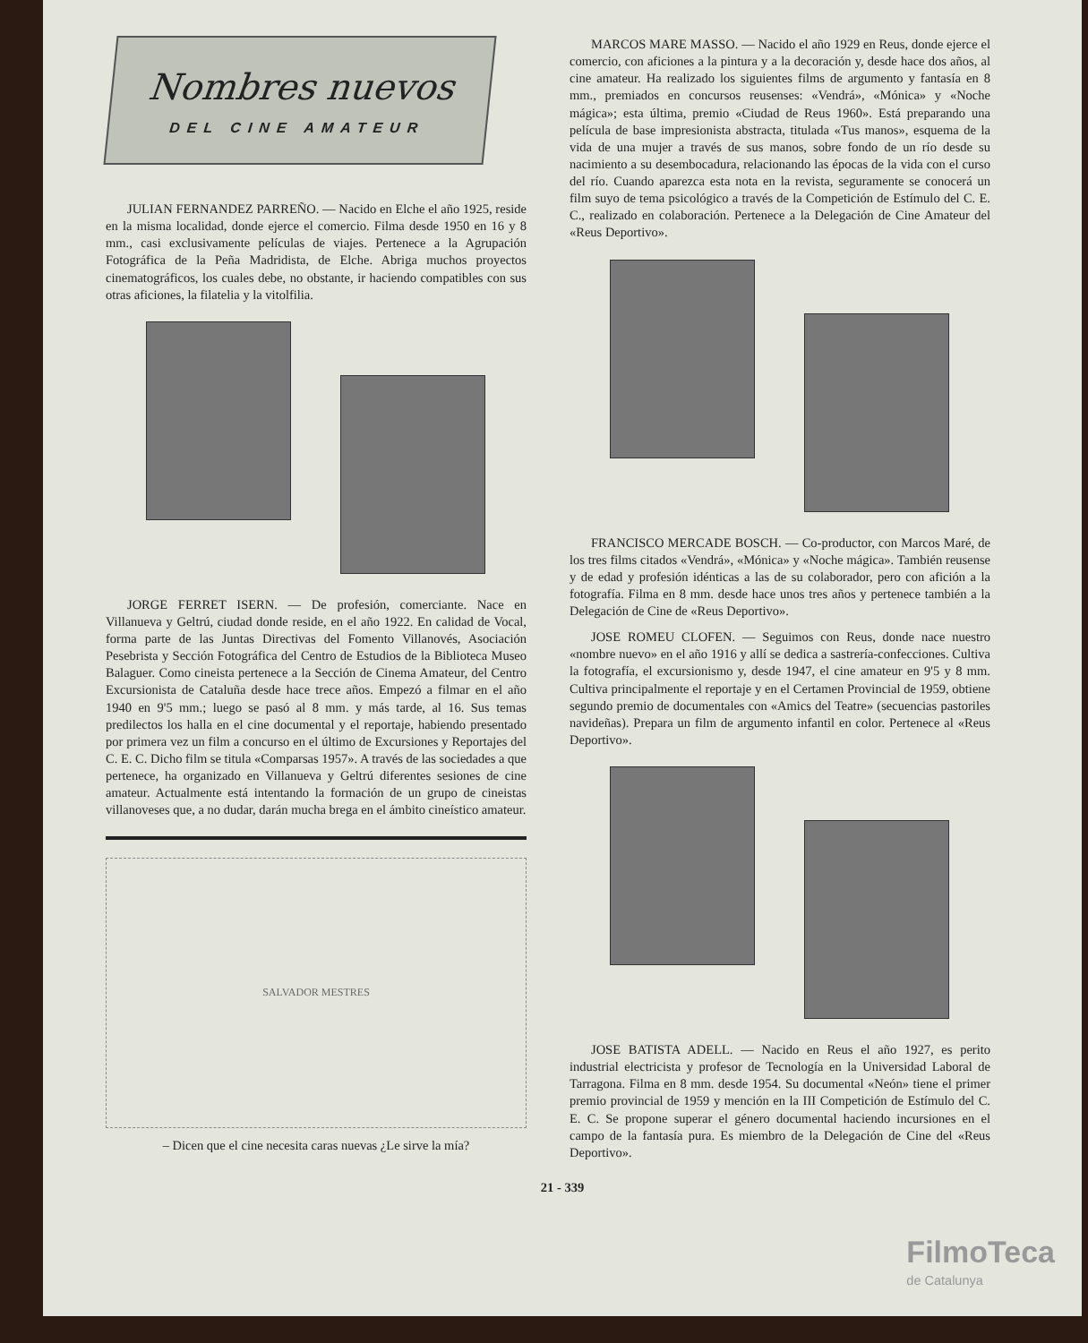Nombres nuevos
DEL CINE AMATEUR
JULIAN FERNANDEZ PARREÑO. — Nacido en Elche el año 1925, reside en la misma localidad, donde ejerce el comercio. Filma desde 1950 en 16 y 8 mm., casi exclusivamente películas de viajes. Pertenece a la Agrupación Fotográfica de la Peña Madridista, de Elche. Abriga muchos proyectos cinematográficos, los cuales debe, no obstante, ir haciendo compatibles con sus otras aficiones, la filatelia y la vitolfilia.
JORGE FERRET ISERN. — De profesión, comerciante. Nace en Villanueva y Geltrú, ciudad donde reside, en el año 1922. En calidad de Vocal, forma parte de las Juntas Directivas del Fomento Villanovés, Asociación Pesebrista y Sección Fotográfica del Centro de Estudios de la Biblioteca Museo Balaguer. Como cineista pertenece a la Sección de Cinema Amateur, del Centro Excursionista de Cataluña desde hace trece años. Empezó a filmar en el año 1940 en 9'5 mm.; luego se pasó al 8 mm. y más tarde, al 16. Sus temas predilectos los halla en el cine documental y el reportaje, habiendo presentado por primera vez un film a concurso en el último de Excursiones y Reportajes del C. E. C. Dicho film se titula «Comparsas 1957». A través de las sociedades a que pertenece, ha organizado en Villanueva y Geltrú diferentes sesiones de cine amateur. Actualmente está intentando la formación de un grupo de cineistas villanoveses que, a no dudar, darán mucha brega en el ámbito cineístico amateur.
SALVADOR MESTRES
– Dicen que el cine necesita caras nuevas ¿Le sirve la mía?
MARCOS MARE MASSO. — Nacido el año 1929 en Reus, donde ejerce el comercio, con aficiones a la pintura y a la decoración y, desde hace dos años, al cine amateur. Ha realizado los siguientes films de argumento y fantasía en 8 mm., premiados en concursos reusenses: «Vendrá», «Mónica» y «Noche mágica»; esta última, premio «Ciudad de Reus 1960». Está preparando una película de base impresionista abstracta, titulada «Tus manos», esquema de la vida de una mujer a través de sus manos, sobre fondo de un río desde su nacimiento a su desembocadura, relacionando las épocas de la vida con el curso del río. Cuando aparezca esta nota en la revista, seguramente se conocerá un film suyo de tema psicológico a través de la Competición de Estímulo del C. E. C., realizado en colaboración. Pertenece a la Delegación de Cine Amateur del «Reus Deportivo».
FRANCISCO MERCADE BOSCH. — Co-productor, con Marcos Maré, de los tres films citados «Vendrá», «Mónica» y «Noche mágica». También reusense y de edad y profesión idénticas a las de su colaborador, pero con afición a la fotografía. Filma en 8 mm. desde hace unos tres años y pertenece también a la Delegación de Cine de «Reus Deportivo».
JOSE ROMEU CLOFEN. — Seguimos con Reus, donde nace nuestro «nombre nuevo» en el año 1916 y allí se dedica a sastrería-confecciones. Cultiva la fotografía, el excursionismo y, desde 1947, el cine amateur en 9'5 y 8 mm. Cultiva principalmente el reportaje y en el Certamen Provincial de 1959, obtiene segundo premio de documentales con «Amics del Teatre» (secuencias pastoriles navideñas). Prepara un film de argumento infantil en color. Pertenece al «Reus Deportivo».
JOSE BATISTA ADELL. — Nacido en Reus el año 1927, es perito industrial electricista y profesor de Tecnología en la Universidad Laboral de Tarragona. Filma en 8 mm. desde 1954. Su documental «Neón» tiene el primer premio provincial de 1959 y mención en la III Competición de Estímulo del C. E. C. Se propone superar el género documental haciendo incursiones en el campo de la fantasía pura. Es miembro de la Delegación de Cine del «Reus Deportivo».
21 - 339
FilmoTeca
de Catalunya